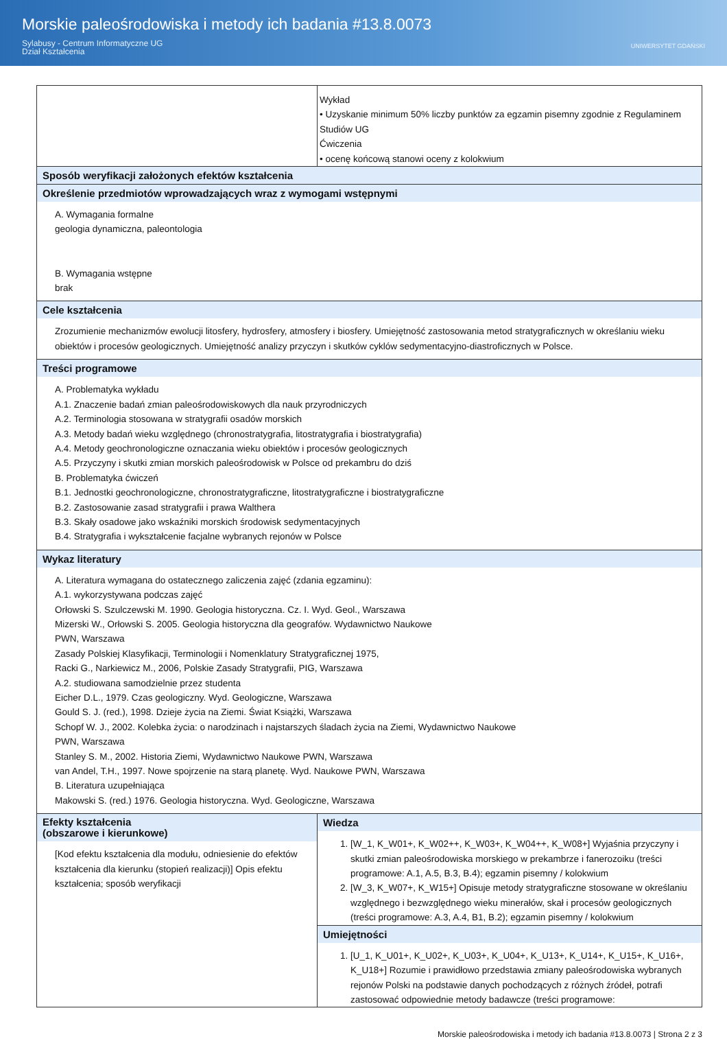Morskie paleośrodowiska i metody ich badania #13.8.0073
Sylabusy - Centrum Informatyczne UG
Dział Kształcenia
UNIWERSYTET GDAŃSKI
| | Wykład • Uzyskanie minimum 50% liczby punktów za egzamin pisemny zgodnie z Regulaminem Studiów UG Ćwiczenia • ocenę końcową stanowi oceny z kolokwium |
| Sposób weryfikacji założonych efektów kształcenia | |
| Określenie przedmiotów wprowadzających wraz z wymogami wstępnymi A. Wymagania formalne geologia dynamiczna, paleontologia B. Wymagania wstępne brak | |
| Cele kształcenia Zrozumienie mechanizmów ewolucji litosfery, hydrosfery, atmosfery i biosfery. Umiejętność zastosowania metod stratygraficznych w określaniu wieku obiektów i procesów geologicznych. Umiejętność analizy przyczyn i skutków cyklów sedymentacyjno-diastroficznych w Polsce. | |
| Treści programowe A. Problematyka wykładu A.1. Znaczenie badań zmian paleośrodowiskowych dla nauk przyrodniczych A.2. Terminologia stosowana w stratygrafii osadów morskich A.3. Metody badań wieku względnego (chronostratygrafia, litostratygrafia i biostratygrafia) A.4. Metody geochronologiczne oznaczania wieku obiektów i procesów geologicznych A.5. Przyczyny i skutki zmian morskich paleośrodowisk w Polsce od prekambru do dziś B. Problematyka ćwiczeń B.1. Jednostki geochronologiczne, chronostratygraficzne, litostratygraficzne i biostratygraficzne B.2. Zastosowanie zasad stratygrafii i prawa Walthera B.3. Skały osadowe jako wskaźniki morskich środowisk sedymentacyjnych B.4. Stratygrafia i wykształcenie facjalne wybranych rejonów w Polsce | |
| Wykaz literatury A. Literatura wymagana do ostatecznego zaliczenia zajęć (zdania egzaminu): A.1. wykorzystywana podczas zajęć Orłowski S. Szulczewski M. 1990. Geologia historyczna. Cz. I. Wyd. Geol., Warszawa Mizerski W., Orłowski S. 2005. Geologia historyczna dla geografów. Wydawnictwo Naukowe PWN, Warszawa Zasady Polskiej Klasyfikacji, Terminologii i Nomenklatury Stratygraficznej 1975, Racki G., Narkiewicz M., 2006, Polskie Zasady Stratygrafii, PIG, Warszawa A.2. studiowana samodzielnie przez studenta Eicher D.L., 1979. Czas geologiczny. Wyd. Geologiczne, Warszawa Gould S. J. (red.), 1998. Dzieje życia na Ziemi. Świat Książki, Warszawa Schopf W. J., 2002. Kolebka życia: o narodzinach i najstarszych śladach życia na Ziemi, Wydawnictwo Naukowe PWN, Warszawa Stanley S. M., 2002. Historia Ziemi, Wydawnictwo Naukowe PWN, Warszawa van Andel, T.H., 1997. Nowe spojrzenie na starą planetę. Wyd. Naukowe PWN, Warszawa B. Literatura uzupełniająca Makowski S. (red.) 1976. Geologia historyczna. Wyd. Geologiczne, Warszawa | |
| Efekty kształcenia (obszarowe i kierunkowe) [Kod efektu kształcenia dla modułu, odniesienie do efektów kształcenia dla kierunku (stopień realizacji)] Opis efektu kształcenia; sposób weryfikacji | Wiedza 1. [W_1, K_W01+, K_W02++, K_W03+, K_W04++, K_W08+] Wyjaśnia przyczyny i skutki zmian paleośrodowiska morskiego w prekambrze i fanerozoiku (treści programowe: A.1, A.5, B.3, B.4); egzamin pisemny / kolokwium 2. [W_3, K_W07+, K_W15+] Opisuje metody stratygraficzne stosowane w określaniu względnego i bezwzględnego wieku minerałów, skał i procesów geologicznych (treści programowe: A.3, A.4, B1, B.2); egzamin pisemny / kolokwium |
| | Umiejętności 1. [U_1, K_U01+, K_U02+, K_U03+, K_U04+, K_U13+, K_U14+, K_U15+, K_U16+, K_U18+] Rozumie i prawidłowo przedstawia zmiany paleośrodowiska wybranych rejonów Polski na podstawie danych pochodzących z różnych źródeł, potrafi zastosować odpowiednie metody badawcze (treści programowe: |
Morskie paleośrodowiska i metody ich badania #13.8.0073 | Strona 2 z 3